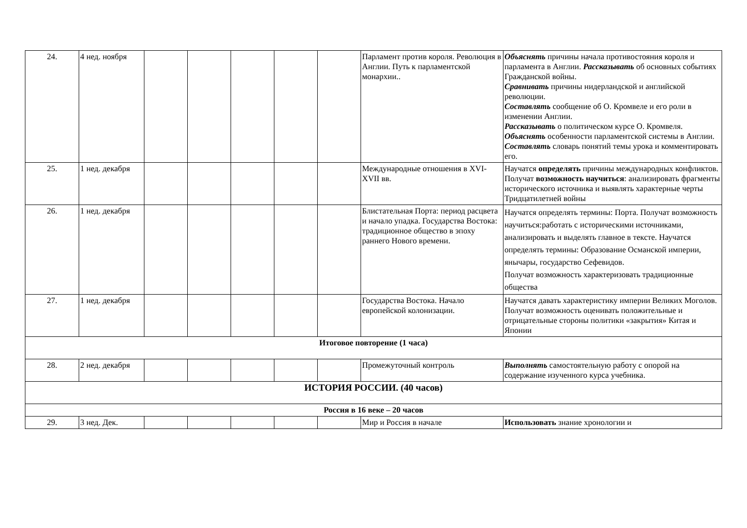| 24. | 4 нед. ноября | | | | | | Парламент против короля. Революция в Англии. Путь к парламентской монархии.. | Объяснять причины начала противостояния короля и парламента в Англии. Рассказывать об основных событиях Гражданской войны. Сравнивать причины нидерландской и английской революции. Составлять сообщение об О. Кромвеле и его роли в изменении Англии. Рассказывать о политическом курсе О. Кромвеля. Объяснять особенности парламентской системы в Англии. Составлять словарь понятий темы урока и комментировать его. |
| 25. | 1 нед. декабря | | | | | | Международные отношения в XVI-XVII вв. | Научатся определять причины международных конфликтов. Получат возможность научиться : анализировать фрагменты исторического источника и выявлять характерные черты Тридцатилетней войны |
| 26. | 1 нед. декабря | | | | | | Блистательная Порта: период расцвета и начало упадка. Государства Востока: традиционное общество в эпоху раннего Нового времени. | Научатся определять термины: Порта. Получат возможность научиться:работать с историческими источниками, анализировать и выделять главное в тексте. Научатся определять термины: Образование Османской империи, янычары, государство Сефевидов. Получат возможность характеризовать традиционные общества |
| 27. | 1 нед. декабря | | | | | | Государства Востока. Начало европейской колонизации. | Научатся давать характеристику империи Великих Моголов. Получат возможность оценивать положительные и отрицательные стороны политики «закрытия» Китая и Японии |
| Итоговое повторение (1 часа) | | | | | | | | |
| 28. | 2 нед. декабря | | | | | | Промежуточный контроль | Выполнять самостоятельную работу с опорой на содержание изученного курса учебника. |
| ИСТОРИЯ РОССИИ. (40 часов) | | | | | | | | |
| Россия в 16 веке – 20 часов | | | | | | | | |
| 29. | 3 нед. Дек. | | | | | | Мир и Россия в начале | Использовать знание хронологии и |